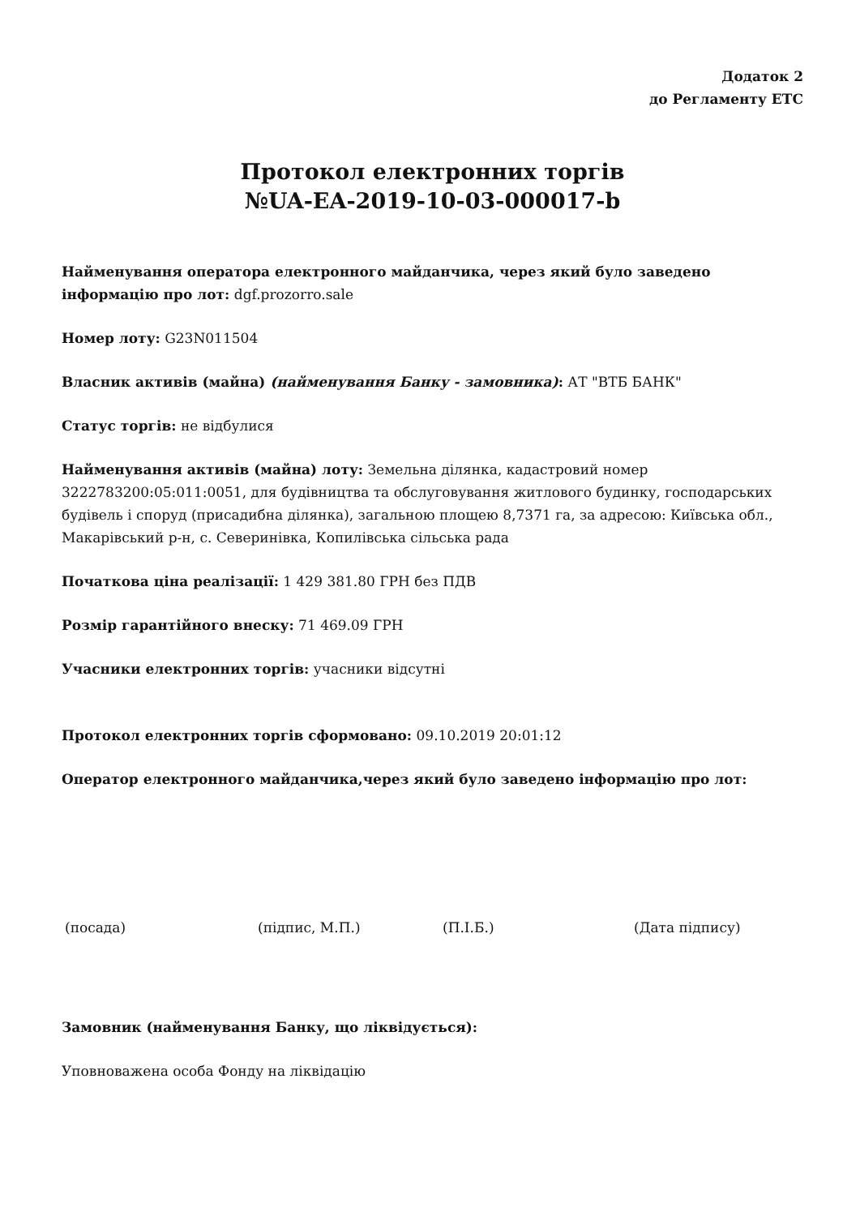Додаток 2
до Регламенту ЕТС
Протокол електронних торгів
№UA-EA-2019-10-03-000017-b
Найменування оператора електронного майданчика, через який було заведено інформацію про лот: dgf.prozorro.sale
Номер лоту: G23N011504
Власник активів (майна) (найменування Банку - замовника): АТ "ВТБ БАНК"
Статус торгів: не відбулися
Найменування активів (майна) лоту: Земельна ділянка, кадастровий номер 3222783200:05:011:0051, для будівництва та обслуговування житлового будинку, господарських будівель і споруд (присадибна ділянка), загальною площею 8,7371 га, за адресою: Київська обл., Макарівський р-н, с. Северинівка, Копилівська сільська рада
Початкова ціна реалізації: 1 429 381.80 ГРН без ПДВ
Розмір гарантійного внеску: 71 469.09 ГРН
Учасники електронних торгів: учасники відсутні
Протокол електронних торгів сформовано: 09.10.2019 20:01:12
Оператор електронного майданчика,через який було заведено інформацію про лот:
(посада) (підпис, М.П.) (П.І.Б.) (Дата підпису)
Замовник (найменування Банку, що ліквідується):
Уповноважена особа Фонду на ліквідацію